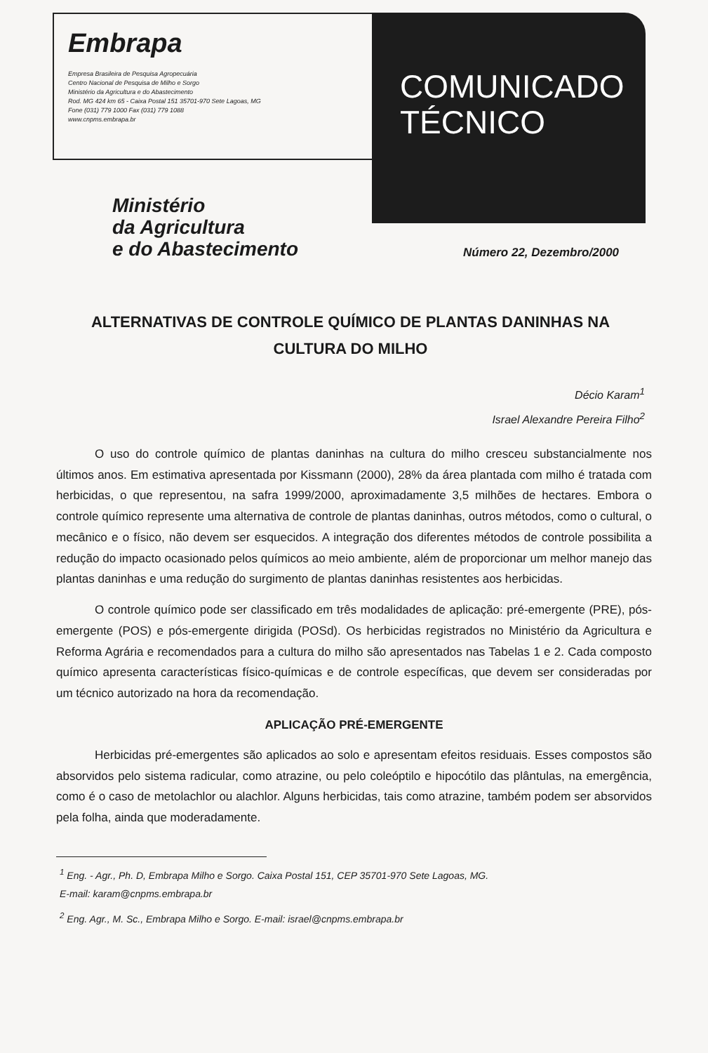Embrapa
Empresa Brasileira de Pesquisa Agropecuária
Centro Nacional de Pesquisa de Milho e Sorgo
Ministério da Agricultura e do Abastecimento
Rod. MG 424 km 65 - Caixa Postal 151 35701-970 Sete Lagoas, MG
Fone (031) 779 1000 Fax (031) 779 1088
www.cnpms.embrapa.br
COMUNICADO
TÉCNICO
Ministério
da Agricultura
e do Abastecimento
Número 22, Dezembro/2000
ALTERNATIVAS DE CONTROLE QUÍMICO DE PLANTAS DANINHAS NA CULTURA DO MILHO
Décio Karam<sup>1</sup>
Israel Alexandre Pereira Filho<sup>2</sup>
O uso do controle químico de plantas daninhas na cultura do milho cresceu substancialmente nos últimos anos. Em estimativa apresentada por Kissmann (2000), 28% da área plantada com milho é tratada com herbicidas, o que representou, na safra 1999/2000, aproximadamente 3,5 milhões de hectares. Embora o controle químico represente uma alternativa de controle de plantas daninhas, outros métodos, como o cultural, o mecânico e o físico, não devem ser esquecidos. A integração dos diferentes métodos de controle possibilita a redução do impacto ocasionado pelos químicos ao meio ambiente, além de proporcionar um melhor manejo das plantas daninhas e uma redução do surgimento de plantas daninhas resistentes aos herbicidas.
O controle químico pode ser classificado em três modalidades de aplicação: pré-emergente (PRE), pós-emergente (POS) e pós-emergente dirigida (POSd). Os herbicidas registrados no Ministério da Agricultura e Reforma Agrária e recomendados para a cultura do milho são apresentados nas Tabelas 1 e 2. Cada composto químico apresenta características físico-químicas e de controle específicas, que devem ser consideradas por um técnico autorizado na hora da recomendação.
APLICAÇÃO PRÉ-EMERGENTE
Herbicidas pré-emergentes são aplicados ao solo e apresentam efeitos residuais. Esses compostos são absorvidos pelo sistema radicular, como atrazine, ou pelo coleóptilo e hipocótilo das plântulas, na emergência, como é o caso de metolachlor ou alachlor. Alguns herbicidas, tais como atrazine, também podem ser absorvidos pela folha, ainda que moderadamente.
<sup>1</sup> Eng. - Agr., Ph. D, Embrapa Milho e Sorgo. Caixa Postal 151, CEP 35701-970 Sete Lagoas, MG.
E-mail: karam@cnpms.embrapa.br
<sup>2</sup> Eng. Agr., M. Sc., Embrapa Milho e Sorgo. E-mail: israel@cnpms.embrapa.br